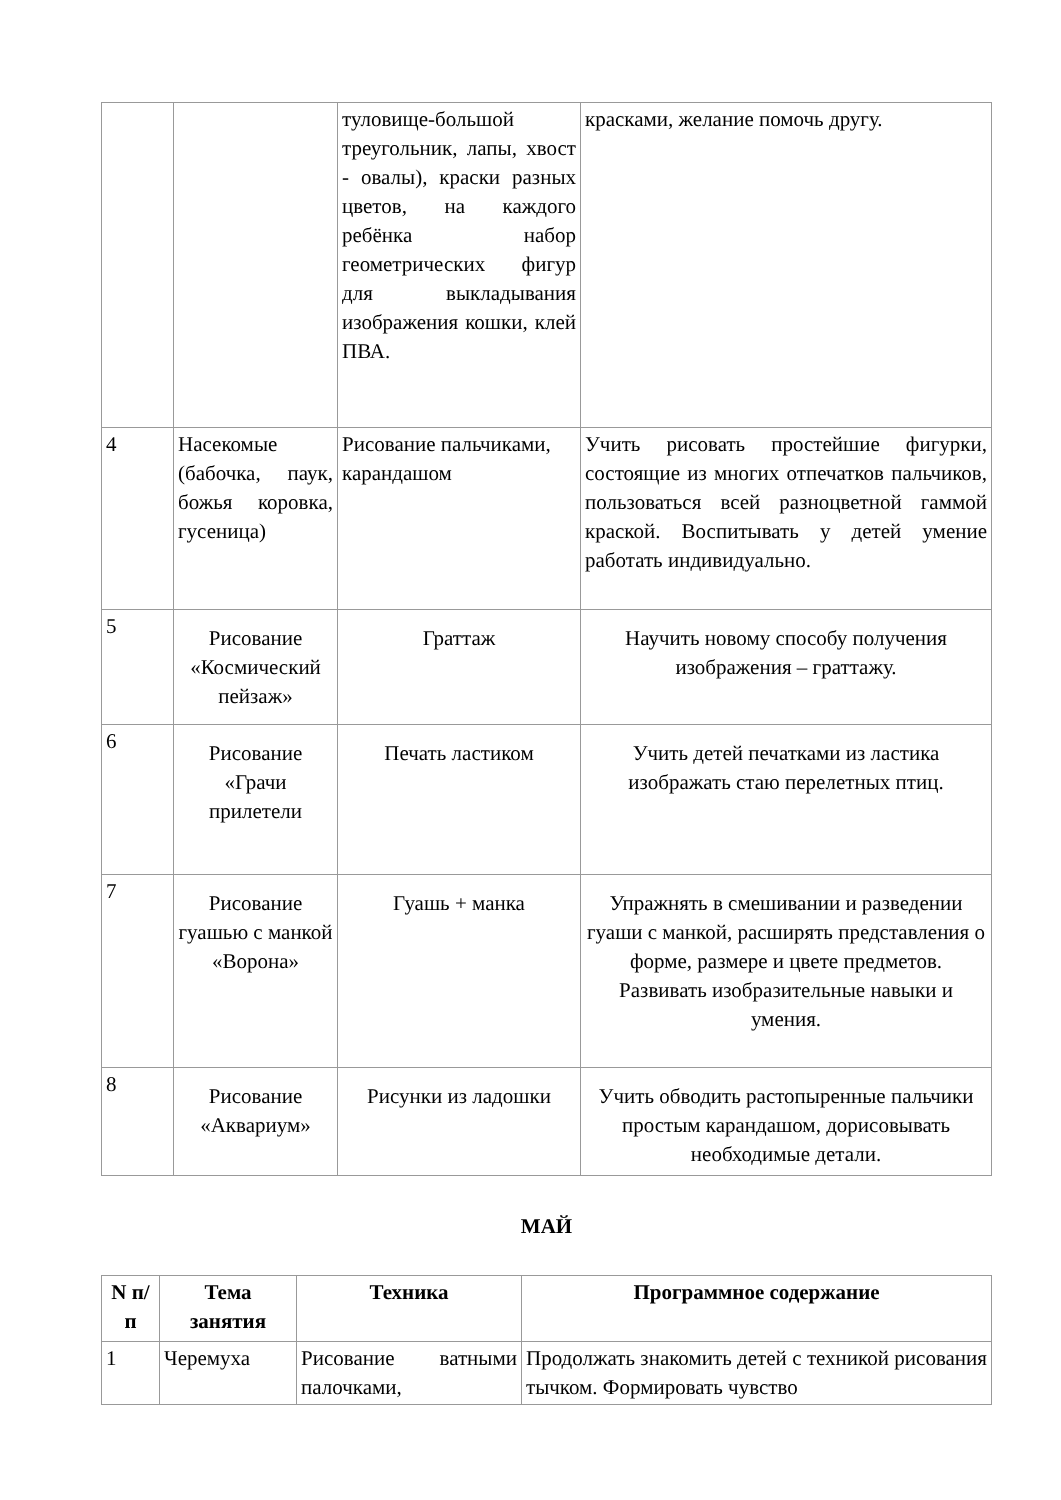| | | туловище-большой треугольник, лапы, хвост - овалы), краски разных цветов, на каждого ребёнка набор геометрических фигур для выкладывания изображения кошки, клей ПВА. | красками, желание помочь другу. |
| 4 | Насекомые (бабочка, паук, божья коровка, гусеница) | Рисование пальчиками, карандашом | Учить рисовать простейшие фигурки, состоящие из многих отпечатков пальчиков, пользоваться всей разноцветной гаммой краской. Воспитывать у детей умение работать индивидуально. |
| 5 | Рисование «Космический пейзаж» | Граттаж | Научить новому способу получения изображения – граттажу. |
| 6 | Рисование «Грачи прилетели | Печать ластиком | Учить детей печатками из ластика изображать стаю перелетных птиц. |
| 7 | Рисование гуашью с манкой «Ворона» | Гуашь + манка | Упражнять в смешивании и разведении гуаши с манкой, расширять представления о форме, размере и цвете предметов. Развивать изобразительные навыки и умения. |
| 8 | Рисование «Аквариум» | Рисунки из ладошки | Учить обводить растопыренные пальчики простым карандашом, дорисовывать необходимые детали. |
МАЙ
| N п/п | Тема занятия | Техника | Программное содержание |
| --- | --- | --- | --- |
| 1 | Черемуха | Рисование ватными палочками, | Продолжать знакомить детей с техникой рисования тычком. Формировать чувство |